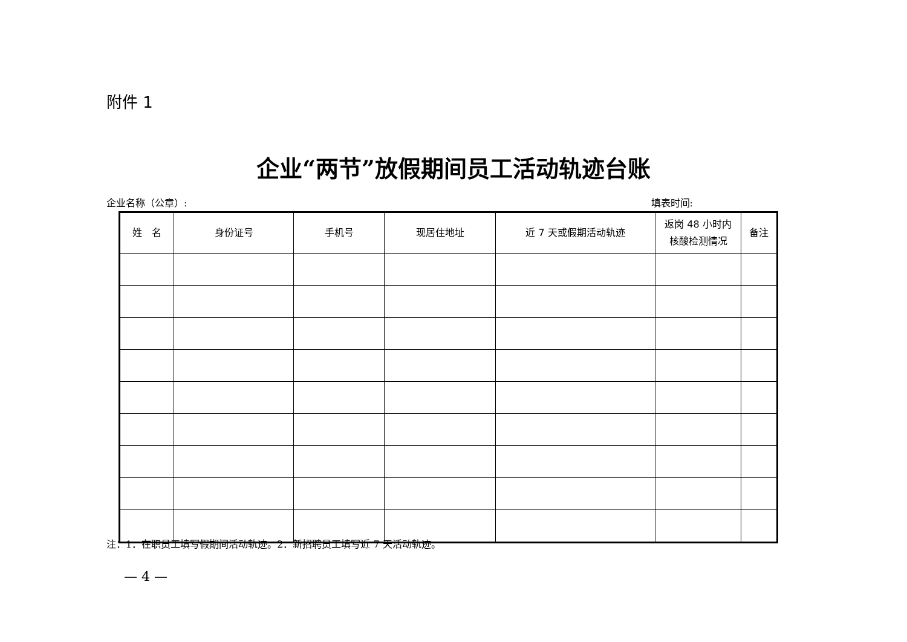附件 1
企业“两节”放假期间员工活动轨迹台账
企业名称（公章）: 填表时间:
| 姓 名 | 身份证号 | 手机号 | 现居住地址 | 近 7 天或假期活动轨迹 | 返岗 48 小时内 核酸检测情况 | 备注 |
| --- | --- | --- | --- | --- | --- | --- |
注：1．在职员工填写假期间活动轨迹。2．新招聘员工填写近 7 天活动轨迹。
— 4 —